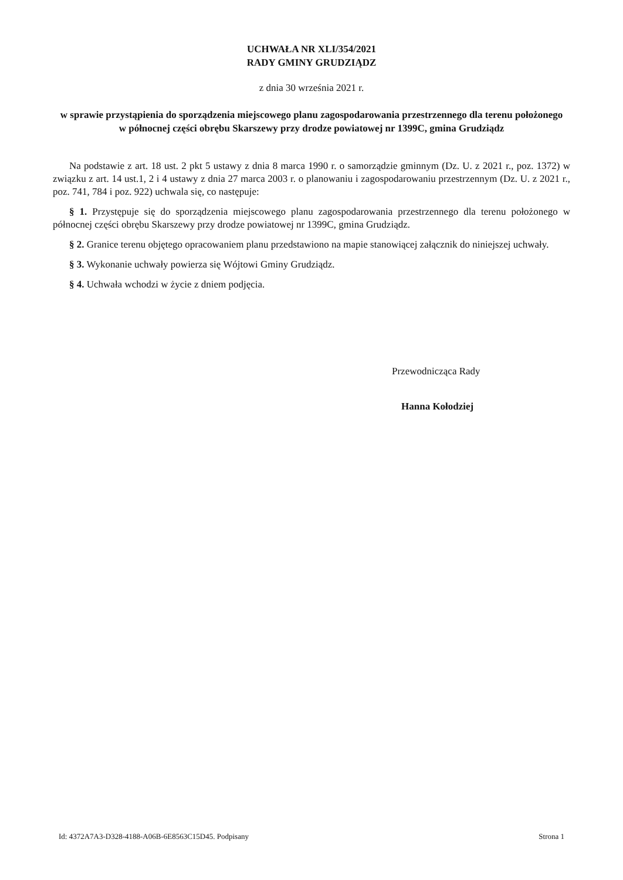UCHWAŁA NR XLI/354/2021
RADY GMINY GRUDZIĄDZ
z dnia 30 września 2021 r.
w sprawie przystąpienia do sporządzenia miejscowego planu zagospodarowania przestrzennego dla terenu położonego w północnej części obrębu Skarszewy przy drodze powiatowej nr 1399C, gmina Grudziądz
Na podstawie z art. 18 ust. 2 pkt 5 ustawy z dnia 8 marca 1990 r. o samorządzie gminnym (Dz. U. z 2021 r., poz. 1372) w związku z art. 14 ust.1, 2 i 4 ustawy z dnia 27 marca 2003 r. o planowaniu i zagospodarowaniu przestrzennym (Dz. U. z 2021 r., poz. 741, 784 i poz. 922) uchwala się, co następuje:
§ 1. Przystępuje się do sporządzenia miejscowego planu zagospodarowania przestrzennego dla terenu położonego w północnej części obrębu Skarszewy przy drodze powiatowej nr 1399C, gmina Grudziądz.
§ 2. Granice terenu objętego opracowaniem planu przedstawiono na mapie stanowiącej załącznik do niniejszej uchwały.
§ 3. Wykonanie uchwały powierza się Wójtowi Gminy Grudziądz.
§ 4. Uchwała wchodzi w życie z dniem podjęcia.
Przewodnicząca Rady
Hanna Kołodziej
Id: 4372A7A3-D328-4188-A06B-6E8563C15D45. Podpisany Strona 1